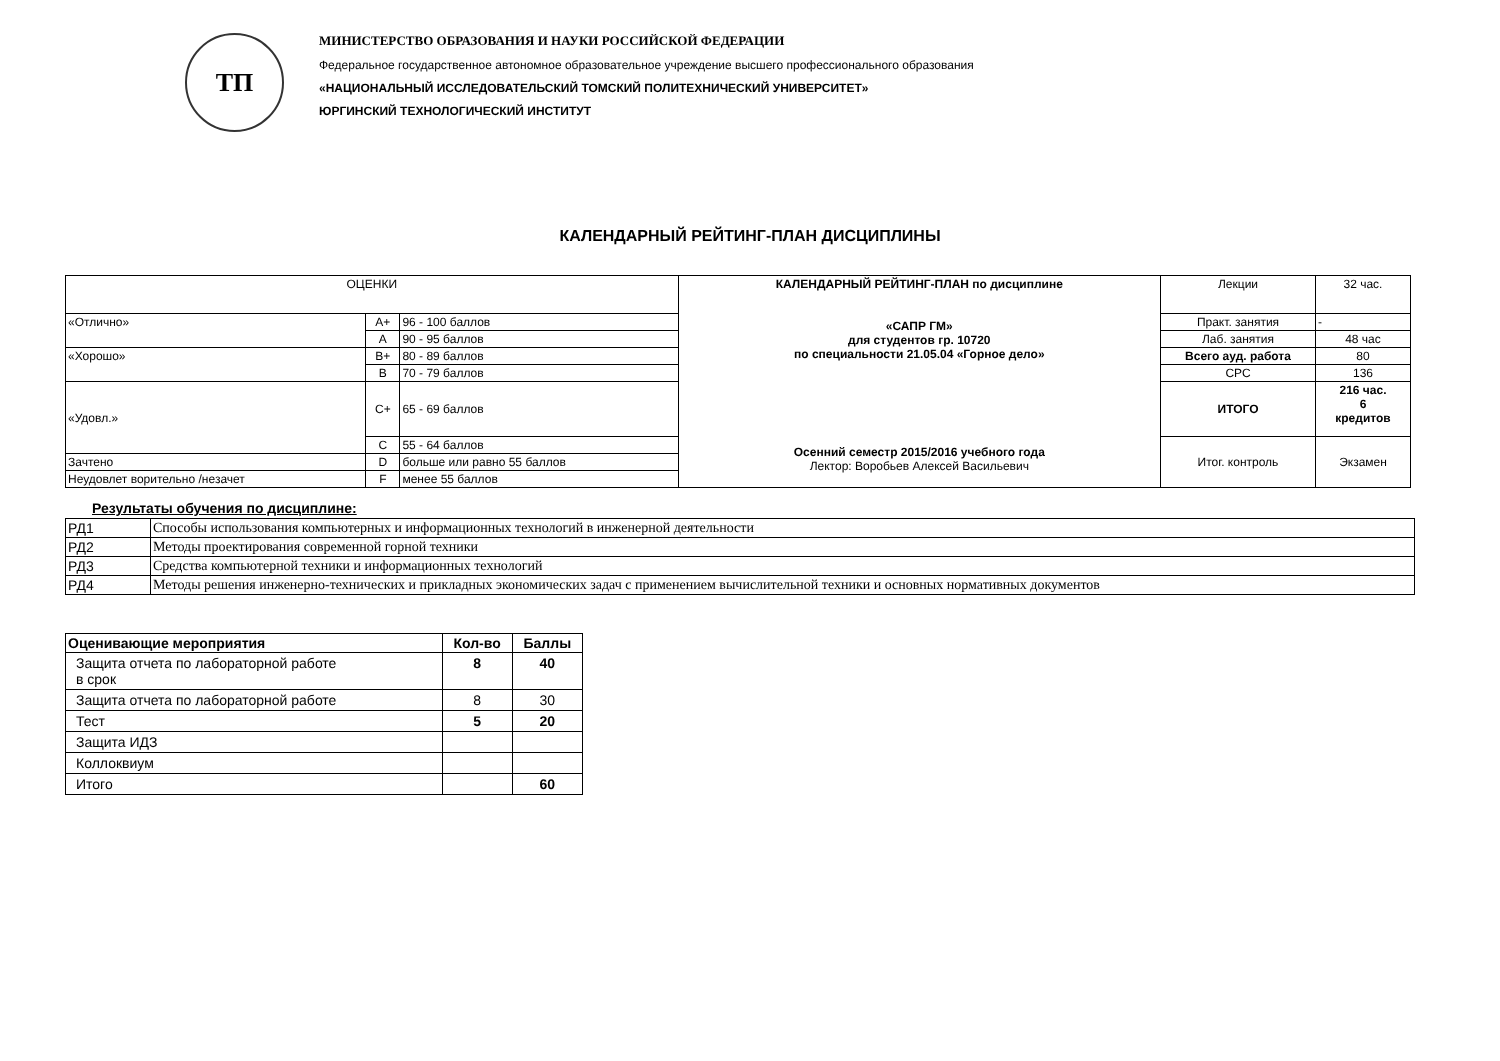ТП
МИНИСТЕРСТВО ОБРАЗОВАНИЯ И НАУКИ РОССИЙСКОЙ ФЕДЕРАЦИИ
Федеральное государственное автономное образовательное учреждение высшего профессионального образования
«НАЦИОНАЛЬНЫЙ ИССЛЕДОВАТЕЛЬСКИЙ ТОМСКИЙ ПОЛИТЕХНИЧЕСКИЙ УНИВЕРСИТЕТ»
ЮРГИНСКИЙ ТЕХНОЛОГИЧЕСКИЙ ИНСТИТУТ
КАЛЕНДАРНЫЙ РЕЙТИНГ-ПЛАН ДИСЦИПЛИНЫ
| ОЦЕНКИ | | | КАЛЕНДАРНЫЙ РЕЙТИНГ-ПЛАН по дисциплине «САПР ГМ» для студентов гр. 10720 по специальности 21.05.04 «Горное дело» Осенний семестр 2015/2016 учебного года Лектор: Воробьев Алексей Васильевич | Лекции | 32 час. |
| «Отлично» | A+ | 96 - 100 баллов | | Практ. занятия | - |
| | A | 90 - 95 баллов | | Лаб. занятия | 48 час |
| «Хорошо» | B+ | 80 - 89 баллов | | Всего ауд. работа | 80 |
| | B | 70 - 79 баллов | | СРС | 136 |
| «Удовл.» | C+ | 65 - 69 баллов | | ИТОГО | 216 час. 6 кредитов |
| | C | 55 - 64 баллов | | Итог. контроль | Экзамен |
| Зачтено | D | больше или равно 55 баллов | | | |
| Неудовлет ворительно /незачет | F | менее 55 баллов | | | |
Результаты обучения по дисциплине:
| РД1 | Способы использования компьютерных и информационных технологий в инженерной деятельности |
| РД2 | Методы проектирования современной горной техники |
| РД3 | Средства компьютерной техники и информационных технологий |
| РД4 | Методы решения инженерно-технических и прикладных экономических задач с применением вычислительной техники и основных нормативных документов |
| Оценивающие мероприятия | Кол-во | Баллы |
| --- | --- | --- |
| Защита отчета по лабораторной работе в срок | 8 | 40 |
| Защита отчета по лабораторной работе | 8 | 30 |
| Тест | 5 | 20 |
| Защита ИДЗ | | |
| Коллоквиум | | |
| Итого | | 60 |